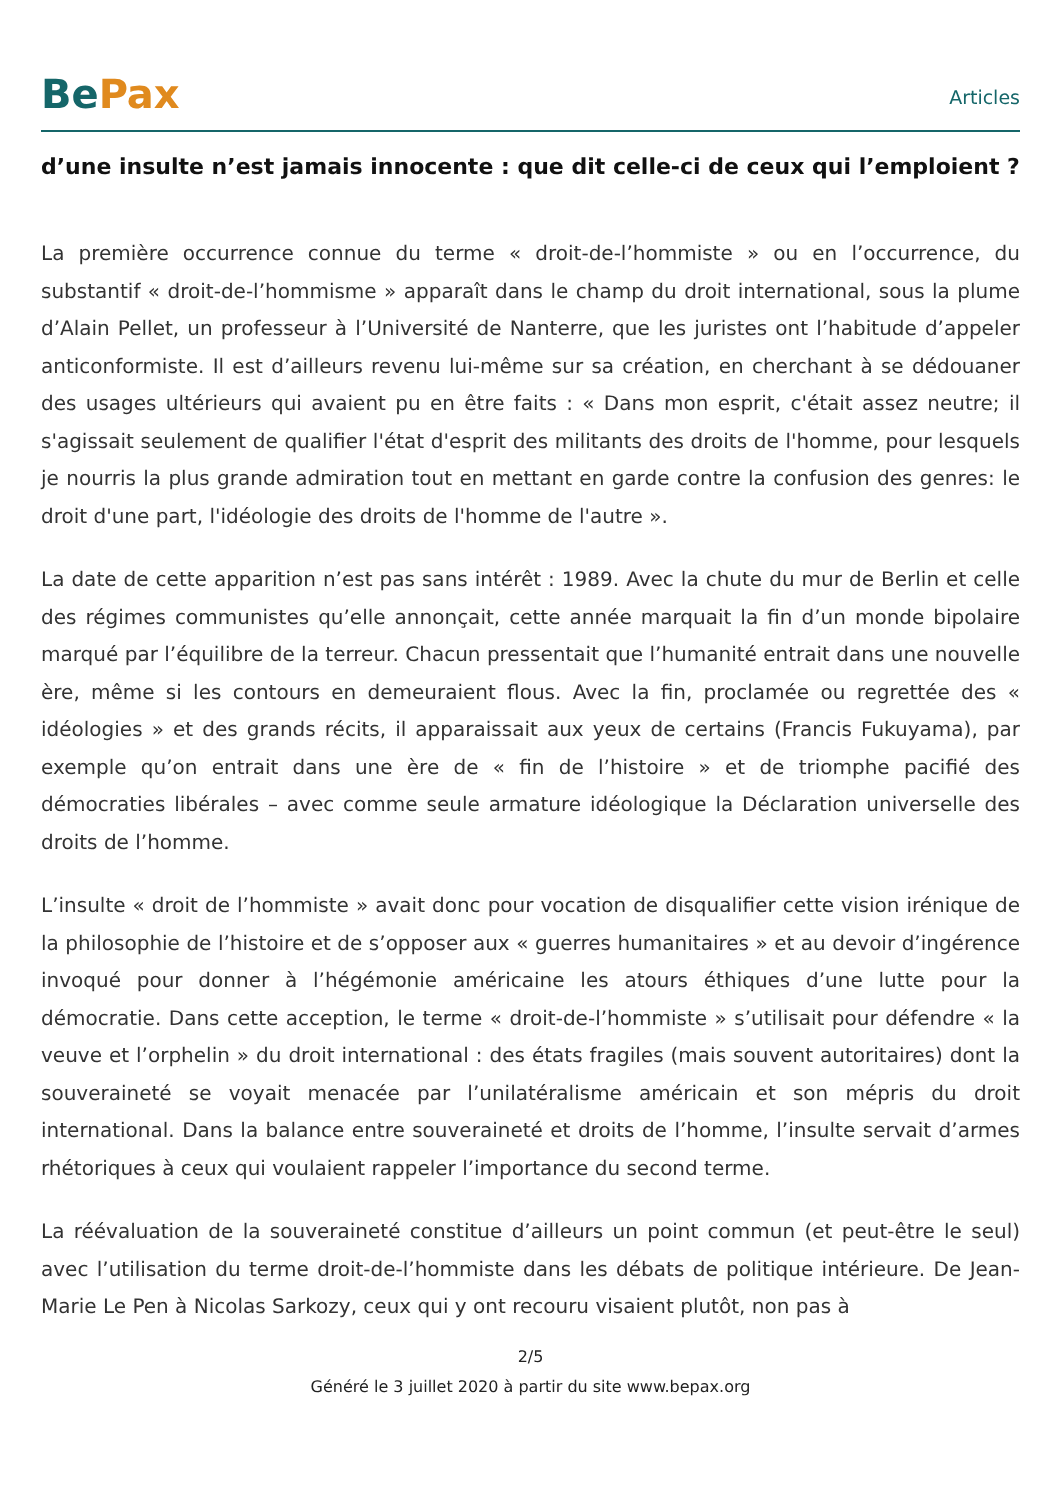BePax
Articles
d’une insulte n’est jamais innocente : que dit celle-ci de ceux qui l’emploient ?
La première occurrence connue du terme « droit-de-l’hommiste » ou en l’occurrence, du substantif « droit-de-l’hommisme » apparaît dans le champ du droit international, sous la plume d’Alain Pellet, un professeur à l’Université de Nanterre, que les juristes ont l’habitude d’appeler anticonformiste. Il est d’ailleurs revenu lui-même sur sa création, en cherchant à se dédouaner des usages ultérieurs qui avaient pu en être faits : « Dans mon esprit, c'était assez neutre; il s'agissait seulement de qualifier l'état d'esprit des militants des droits de l'homme, pour lesquels je nourris la plus grande admiration tout en mettant en garde contre la confusion des genres: le droit d'une part, l'idéologie des droits de l'homme de l'autre ».
La date de cette apparition n’est pas sans intérêt : 1989. Avec la chute du mur de Berlin et celle des régimes communistes qu’elle annonçait, cette année marquait la fin d’un monde bipolaire marqué par l’équilibre de la terreur. Chacun pressentait que l’humanité entrait dans une nouvelle ère, même si les contours en demeuraient flous. Avec la fin, proclamée ou regrettée des « idéologies » et des grands récits, il apparaissait aux yeux de certains (Francis Fukuyama), par exemple qu’on entrait dans une ère de « fin de l’histoire » et de triomphe pacifié des démocraties libérales – avec comme seule armature idéologique la Déclaration universelle des droits de l’homme.
L’insulte « droit de l’hommiste » avait donc pour vocation de disqualifier cette vision irénique de la philosophie de l’histoire et de s’opposer aux « guerres humanitaires » et au devoir d’ingérence invoqué pour donner à l’hégémonie américaine les atours éthiques d’une lutte pour la démocratie. Dans cette acception, le terme « droit-de-l’hommiste » s’utilisait pour défendre « la veuve et l’orphelin » du droit international : des états fragiles (mais souvent autoritaires) dont la souveraineté se voyait menacée par l’unilatéralisme américain et son mépris du droit international. Dans la balance entre souveraineté et droits de l’homme, l’insulte servait d’armes rhétoriques à ceux qui voulaient rappeler l’importance du second terme.
La réévaluation de la souveraineté constitue d’ailleurs un point commun (et peut-être le seul) avec l’utilisation du terme droit-de-l’hommiste dans les débats de politique intérieure. De Jean-Marie Le Pen à Nicolas Sarkozy, ceux qui y ont recouru visaient plutôt, non pas à
2/5
Généré le 3 juillet 2020 à partir du site www.bepax.org